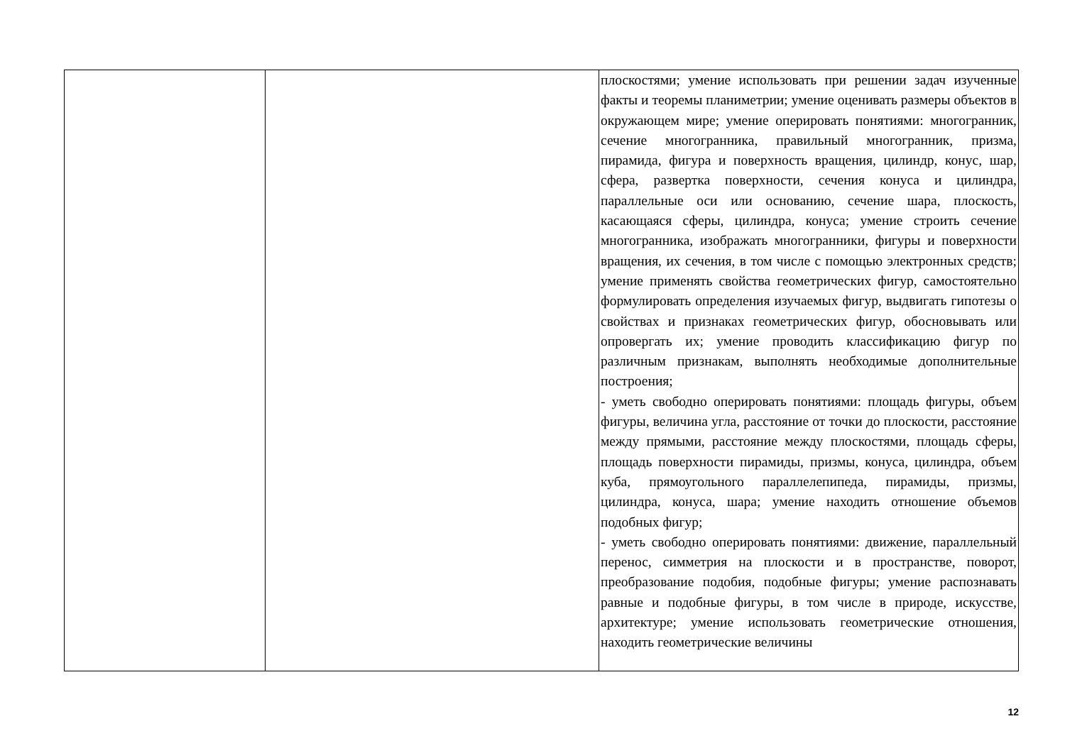| | | плоскостями; умение использовать при решении задач изученные факты и теоремы планиметрии; умение оценивать размеры объектов в окружающем мире; умение оперировать понятиями: многогранник, сечение многогранника, правильный многогранник, призма, пирамида, фигура и поверхность вращения, цилиндр, конус, шар, сфера, развертка поверхности, сечения конуса и цилиндра, параллельные оси или основанию, сечение шара, плоскость, касающаяся сферы, цилиндра, конуса; умение строить сечение многогранника, изображать многогранники, фигуры и поверхности вращения, их сечения, в том числе с помощью электронных средств; умение применять свойства геометрических фигур, самостоятельно формулировать определения изучаемых фигур, выдвигать гипотезы о свойствах и признаках геометрических фигур, обосновывать или опровергать их; умение проводить классификацию фигур по различным признакам, выполнять необходимые дополнительные построения; - уметь свободно оперировать понятиями: площадь фигуры, объем фигуры, величина угла, расстояние от точки до плоскости, расстояние между прямыми, расстояние между плоскостями, площадь сферы, площадь поверхности пирамиды, призмы, конуса, цилиндра, объем куба, прямоугольного параллелепипеда, пирамиды, призмы, цилиндра, конуса, шара; умение находить отношение объемов подобных фигур; - уметь свободно оперировать понятиями: движение, параллельный перенос, симметрия на плоскости и в пространстве, поворот, преобразование подобия, подобные фигуры; умение распознавать равные и подобные фигуры, в том числе в природе, искусстве, архитектуре; умение использовать геометрические отношения, находить геометрические величины |
12